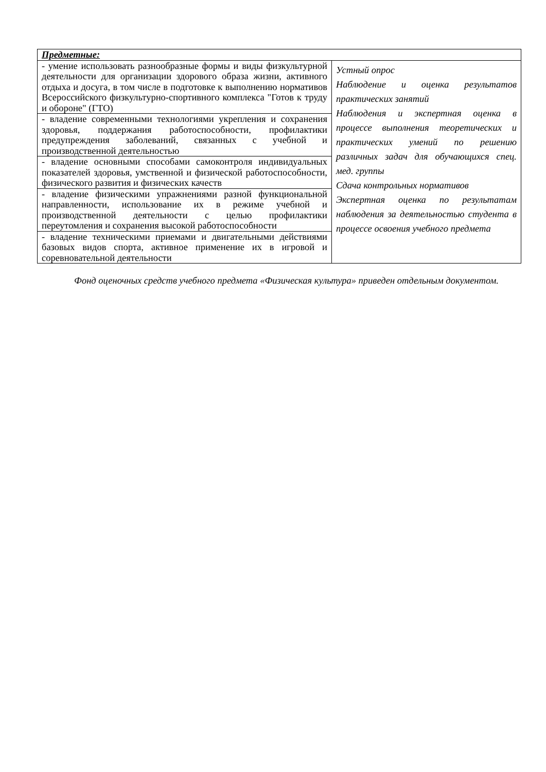| Предметные: | |
| - умение использовать разнообразные формы и виды физкультурной деятельности для организации здорового образа жизни, активного отдыха и досуга, в том числе в подготовке к выполнению нормативов Всероссийского физкультурно-спортивного комплекса "Готов к труду и обороне" (ГТО) | Устный опрос Наблюдение и оценка результатов практических занятий Наблюдения и экспертная оценка в процессе выполнения теоретических и практических умений по решению различных задач для обучающихся спец. мед. группы Сдача контрольных нормативов Экспертная оценка по результатам наблюдения за деятельностью студента в процессе освоения учебного предмета |
| - владение современными технологиями укрепления и сохранения здоровья, поддержания работоспособности, профилактики предупреждения заболеваний, связанных с учебной и производственной деятельностью | |
| - владение основными способами самоконтроля индивидуальных показателей здоровья, умственной и физической работоспособности, физического развития и физических качеств | |
| - владение физическими упражнениями разной функциональной направленности, использование их в режиме учебной и производственной деятельности с целью профилактики переутомления и сохранения высокой работоспособности | |
| - владение техническими приемами и двигательными действиями базовых видов спорта, активное применение их в игровой и соревновательной деятельности | |
Фонд оценочных средств учебного предмета «Физическая культура» приведен отдельным документом.